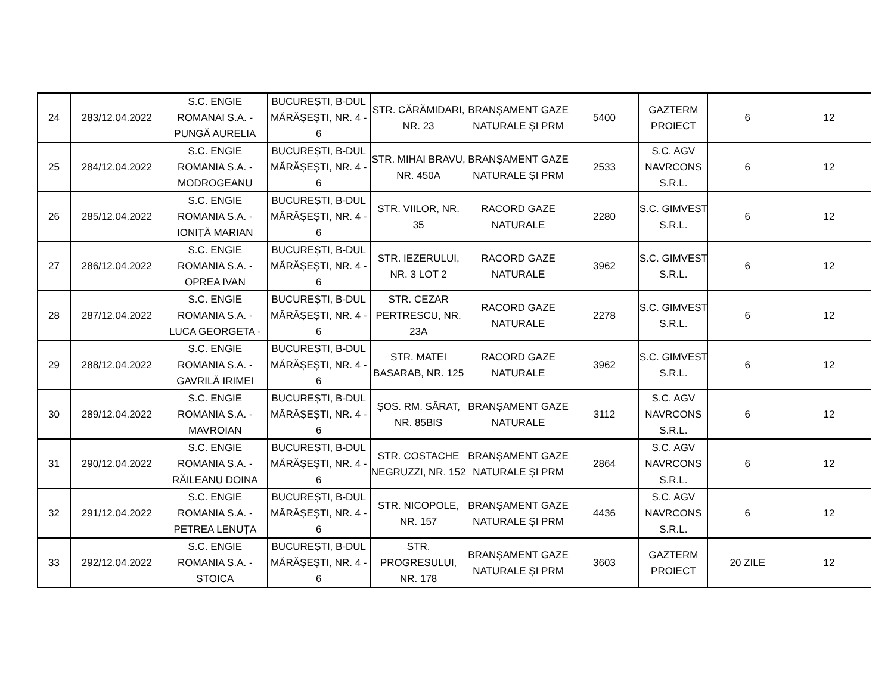| 24 | 283/12.04.2022 | S.C. ENGIE ROMANAI S.A. - PUNGĂ AURELIA | BUCUREȘTI, B-DUL MĂRĂȘEȘTI, NR. 4 - 6 | STR. CĂRĂMIDARI, NR. 23 | BRANȘAMENT GAZE NATURALE ȘI PRM | 5400 | GAZTERM PROIECT | 6 | 12 |
| 25 | 284/12.04.2022 | S.C. ENGIE ROMANIA S.A. - MODROGEANU | BUCUREȘTI, B-DUL MĂRĂȘEȘTI, NR. 4 - 6 | STR. MIHAI BRAVU, NR. 450A | BRANȘAMENT GAZE NATURALE ȘI PRM | 2533 | S.C. AGV NAVRCONS S.R.L. | 6 | 12 |
| 26 | 285/12.04.2022 | S.C. ENGIE ROMANIA S.A. - IONIȚĂ MARIAN | BUCUREȘTI, B-DUL MĂRĂȘEȘTI, NR. 4 - 6 | STR. VIILOR, NR. 35 | RACORD GAZE NATURALE | 2280 | S.C. GIMVEST S.R.L. | 6 | 12 |
| 27 | 286/12.04.2022 | S.C. ENGIE ROMANIA S.A. - OPREA IVAN | BUCUREȘTI, B-DUL MĂRĂȘEȘTI, NR. 4 - 6 | STR. IEZERULUI, NR. 3 LOT 2 | RACORD GAZE NATURALE | 3962 | S.C. GIMVEST S.R.L. | 6 | 12 |
| 28 | 287/12.04.2022 | S.C. ENGIE ROMANIA S.A. - LUCA GEORGETA - | BUCUREȘTI, B-DUL MĂRĂȘEȘTI, NR. 4 - 6 | STR. CEZAR PERTRESCU, NR. 23A | RACORD GAZE NATURALE | 2278 | S.C. GIMVEST S.R.L. | 6 | 12 |
| 29 | 288/12.04.2022 | S.C. ENGIE ROMANIA S.A. - GAVRILĂ IRIMEI | BUCUREȘTI, B-DUL MĂRĂȘEȘTI, NR. 4 - 6 | STR. MATEI BASARAB, NR. 125 | RACORD GAZE NATURALE | 3962 | S.C. GIMVEST S.R.L. | 6 | 12 |
| 30 | 289/12.04.2022 | S.C. ENGIE ROMANIA S.A. - MAVROIAN | BUCUREȘTI, B-DUL MĂRĂȘEȘTI, NR. 4 - 6 | ȘOS. RM. SĂRAT, NR. 85BIS | BRANȘAMENT GAZE NATURALE | 3112 | S.C. AGV NAVRCONS S.R.L. | 6 | 12 |
| 31 | 290/12.04.2022 | S.C. ENGIE ROMANIA S.A. - RĂILEANU DOINA | BUCUREȘTI, B-DUL MĂRĂȘEȘTI, NR. 4 - 6 | STR. COSTACHE NEGRUZZI, NR. 152 | BRANȘAMENT GAZE NATURALE ȘI PRM | 2864 | S.C. AGV NAVRCONS S.R.L. | 6 | 12 |
| 32 | 291/12.04.2022 | S.C. ENGIE ROMANIA S.A. - PETREA LENUȚA | BUCUREȘTI, B-DUL MĂRĂȘEȘTI, NR. 4 - 6 | STR. NICOPOLE, NR. 157 | BRANȘAMENT GAZE NATURALE ȘI PRM | 4436 | S.C. AGV NAVRCONS S.R.L. | 6 | 12 |
| 33 | 292/12.04.2022 | S.C. ENGIE ROMANIA S.A. - STOICA | BUCUREȘTI, B-DUL MĂRĂȘEȘTI, NR. 4 - 6 | STR. PROGRESULUI, NR. 178 | BRANȘAMENT GAZE NATURALE ȘI PRM | 3603 | GAZTERM PROIECT | 20 ZILE | 12 |